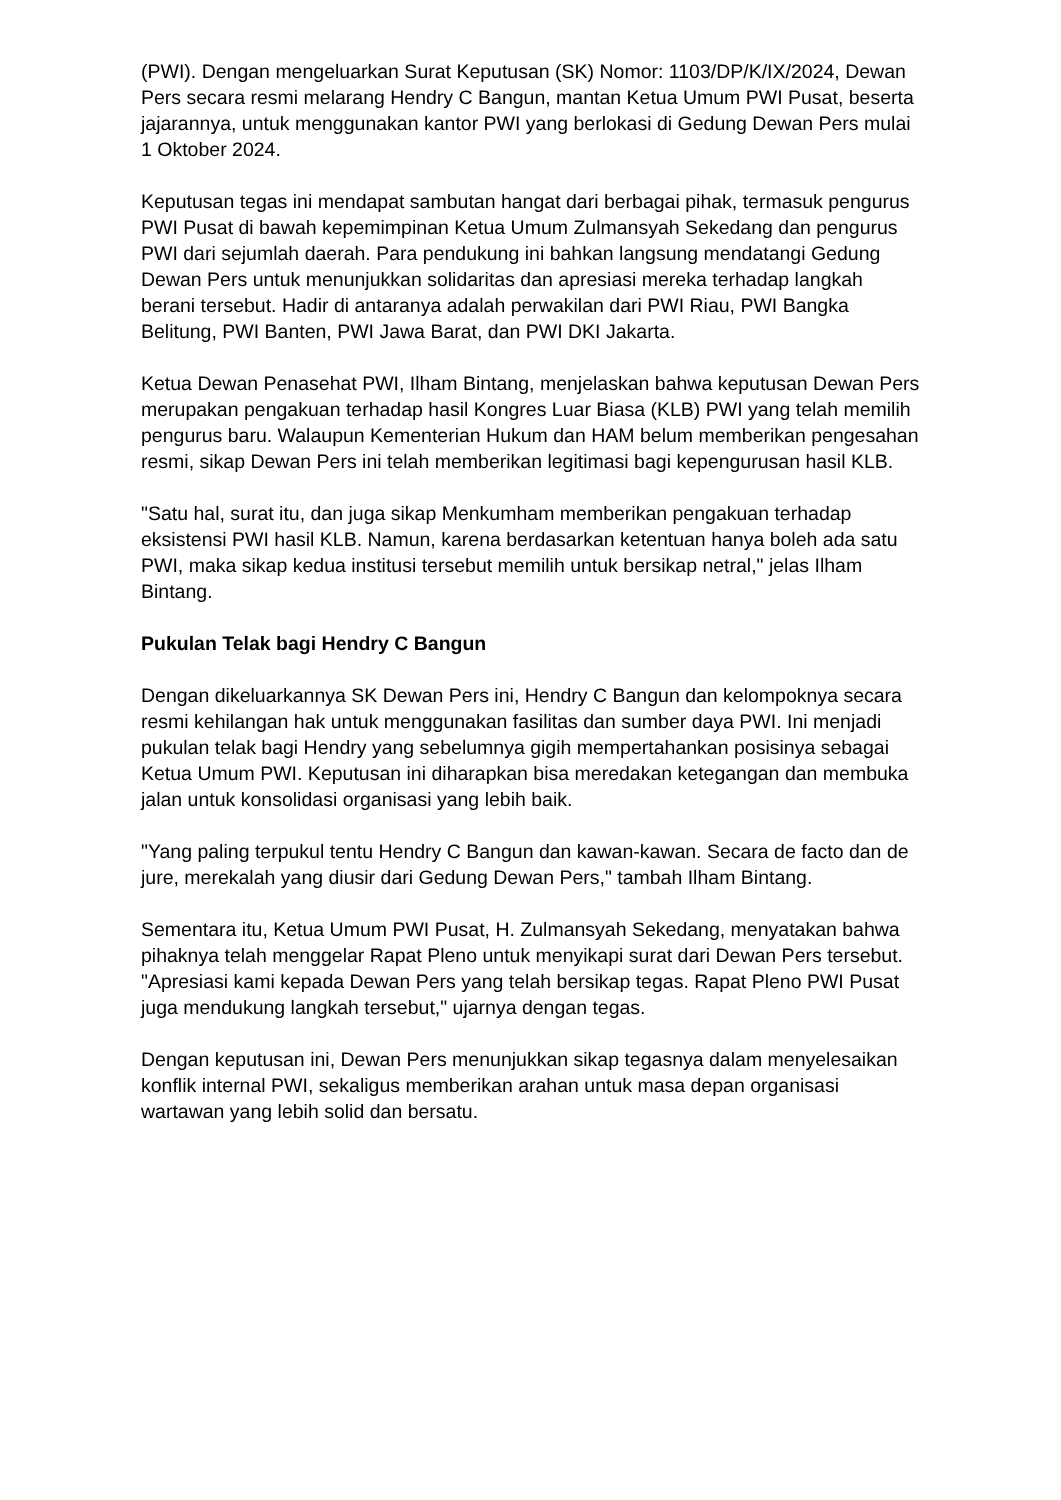(PWI). Dengan mengeluarkan Surat Keputusan (SK) Nomor: 1103/DP/K/IX/2024, Dewan Pers secara resmi melarang Hendry C Bangun, mantan Ketua Umum PWI Pusat, beserta jajarannya, untuk menggunakan kantor PWI yang berlokasi di Gedung Dewan Pers mulai 1 Oktober 2024.
Keputusan tegas ini mendapat sambutan hangat dari berbagai pihak, termasuk pengurus PWI Pusat di bawah kepemimpinan Ketua Umum Zulmansyah Sekedang dan pengurus PWI dari sejumlah daerah. Para pendukung ini bahkan langsung mendatangi Gedung Dewan Pers untuk menunjukkan solidaritas dan apresiasi mereka terhadap langkah berani tersebut. Hadir di antaranya adalah perwakilan dari PWI Riau, PWI Bangka Belitung, PWI Banten, PWI Jawa Barat, dan PWI DKI Jakarta.
Ketua Dewan Penasehat PWI, Ilham Bintang, menjelaskan bahwa keputusan Dewan Pers merupakan pengakuan terhadap hasil Kongres Luar Biasa (KLB) PWI yang telah memilih pengurus baru. Walaupun Kementerian Hukum dan HAM belum memberikan pengesahan resmi, sikap Dewan Pers ini telah memberikan legitimasi bagi kepengurusan hasil KLB.
"Satu hal, surat itu, dan juga sikap Menkumham memberikan pengakuan terhadap eksistensi PWI hasil KLB. Namun, karena berdasarkan ketentuan hanya boleh ada satu PWI, maka sikap kedua institusi tersebut memilih untuk bersikap netral," jelas Ilham Bintang.
Pukulan Telak bagi Hendry C Bangun
Dengan dikeluarkannya SK Dewan Pers ini, Hendry C Bangun dan kelompoknya secara resmi kehilangan hak untuk menggunakan fasilitas dan sumber daya PWI. Ini menjadi pukulan telak bagi Hendry yang sebelumnya gigih mempertahankan posisinya sebagai Ketua Umum PWI. Keputusan ini diharapkan bisa meredakan ketegangan dan membuka jalan untuk konsolidasi organisasi yang lebih baik.
"Yang paling terpukul tentu Hendry C Bangun dan kawan-kawan. Secara de facto dan de jure, merekalah yang diusir dari Gedung Dewan Pers," tambah Ilham Bintang.
Sementara itu, Ketua Umum PWI Pusat, H. Zulmansyah Sekedang, menyatakan bahwa pihaknya telah menggelar Rapat Pleno untuk menyikapi surat dari Dewan Pers tersebut. "Apresiasi kami kepada Dewan Pers yang telah bersikap tegas. Rapat Pleno PWI Pusat juga mendukung langkah tersebut," ujarnya dengan tegas.
Dengan keputusan ini, Dewan Pers menunjukkan sikap tegasnya dalam menyelesaikan konflik internal PWI, sekaligus memberikan arahan untuk masa depan organisasi wartawan yang lebih solid dan bersatu.